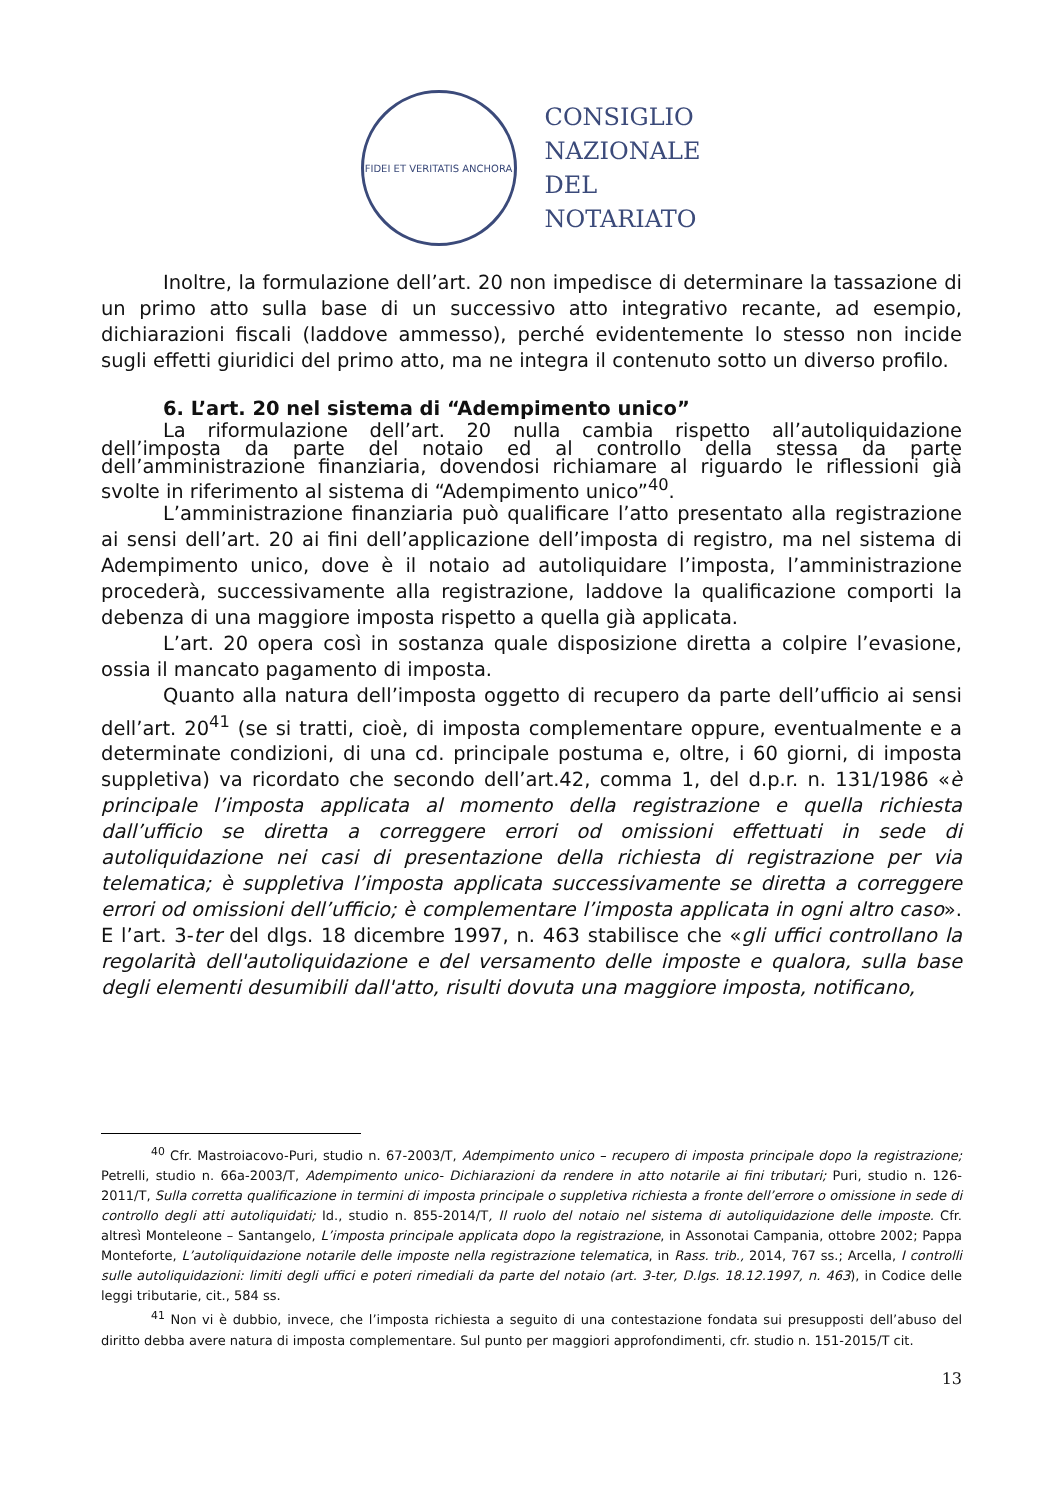FIDEI ET VERITATIS ANCHORA
CONSIGLIO
NAZIONALE
DEL
NOTARIATO
Inoltre, la formulazione dell’art. 20 non impedisce di determinare la tassazione di un primo atto sulla base di un successivo atto integrativo recante, ad esempio, dichiarazioni fiscali (laddove ammesso), perché evidentemente lo stesso non incide sugli effetti giuridici del primo atto, ma ne integra il contenuto sotto un diverso profilo.
6. L’art. 20 nel sistema di “Adempimento unico”
La riformulazione dell’art. 20 nulla cambia rispetto all’autoliquidazione dell’imposta da parte del notaio ed al controllo della stessa da parte dell’amministrazione finanziaria, dovendosi richiamare al riguardo le riflessioni già svolte in riferimento al sistema di “Adempimento unico”<sup>40</sup>.
L’amministrazione finanziaria può qualificare l’atto presentato alla registrazione ai sensi dell’art. 20 ai fini dell’applicazione dell’imposta di registro, ma nel sistema di Adempimento unico, dove è il notaio ad autoliquidare l’imposta, l’amministrazione procederà, successivamente alla registrazione, laddove la qualificazione comporti la debenza di una maggiore imposta rispetto a quella già applicata.
L’art. 20 opera così in sostanza quale disposizione diretta a colpire l’evasione, ossia il mancato pagamento di imposta.
Quanto alla natura dell’imposta oggetto di recupero da parte dell’ufficio ai sensi dell’art. 20<sup>41</sup> (se si tratti, cioè, di imposta complementare oppure, eventualmente e a determinate condizioni, di una cd. principale postuma e, oltre, i 60 giorni, di imposta suppletiva) va ricordato che secondo dell’art.42, comma 1, del d.p.r. n. 131/1986 «è principale l’imposta applicata al momento della registrazione e quella richiesta dall’ufficio se diretta a correggere errori od omissioni effettuati in sede di autoliquidazione nei casi di presentazione della richiesta di registrazione per via telematica; è suppletiva l’imposta applicata successivamente se diretta a correggere errori od omissioni dell’ufficio; è complementare l’imposta applicata in ogni altro caso». E l’art. 3-ter del dlgs. 18 dicembre 1997, n. 463 stabilisce che «gli uffici controllano la regolarità dell'autoliquidazione e del versamento delle imposte e qualora, sulla base degli elementi desumibili dall'atto, risulti dovuta una maggiore imposta, notificano,
<sup>40</sup> Cfr. Mastroiacovo-Puri, studio n. 67-2003/T, Adempimento unico – recupero di imposta principale dopo la registrazione; Petrelli, studio n. 66a-2003/T, Adempimento unico- Dichiarazioni da rendere in atto notarile ai fini tributari; Puri, studio n. 126-2011/T, Sulla corretta qualificazione in termini di imposta principale o suppletiva richiesta a fronte dell’errore o omissione in sede di controllo degli atti autoliquidati; Id., studio n. 855-2014/T, Il ruolo del notaio nel sistema di autoliquidazione delle imposte. Cfr. altresì Monteleone – Santangelo, L’imposta principale applicata dopo la registrazione, in Assonotai Campania, ottobre 2002; Pappa Monteforte, L’autoliquidazione notarile delle imposte nella registrazione telematica, in Rass. trib., 2014, 767 ss.; Arcella, I controlli sulle autoliquidazioni: limiti degli uffici e poteri rimediali da parte del notaio (art. 3-ter, D.lgs. 18.12.1997, n. 463), in Codice delle leggi tributarie, cit., 584 ss.
<sup>41</sup> Non vi è dubbio, invece, che l’imposta richiesta a seguito di una contestazione fondata sui presupposti dell’abuso del diritto debba avere natura di imposta complementare. Sul punto per maggiori approfondimenti, cfr. studio n. 151-2015/T cit.
13